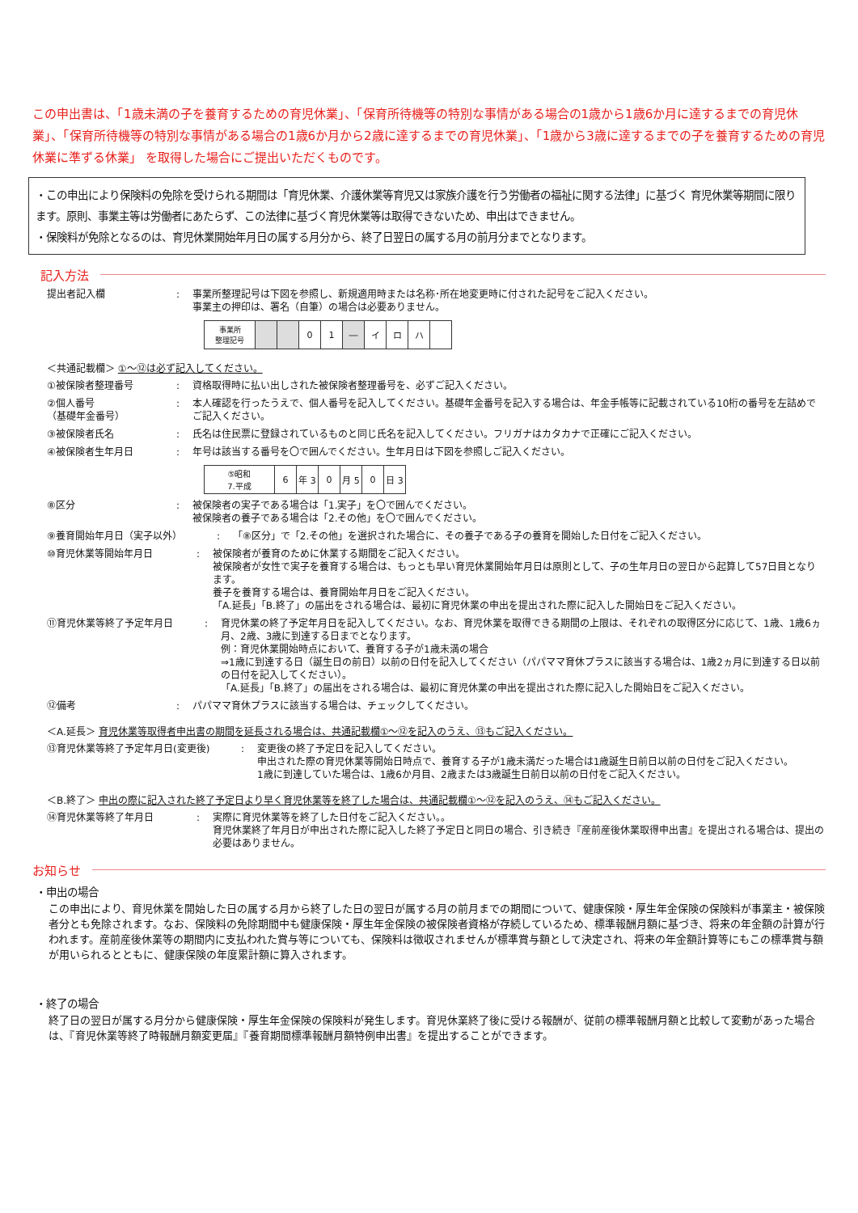この申出書は、「1歳未満の子を養育するための育児休業」、「保育所待機等の特別な事情がある場合の1歳から1歳6か月に達するまでの育児休業」、「保育所待機等の特別な事情がある場合の1歳6か月から2歳に達するまでの育児休業」、「1歳から3歳に達するまでの子を養育するための育児休業に準ずる休業」 を取得した場合にご提出いただくものです。
・この申出により保険料の免除を受けられる期間は「育児休業、介護休業等育児又は家族介護を行う労働者の福祉に関する法律」に基づく 育児休業等期間に限ります。原則、事業主等は労働者にあたらず、この法律に基づく育児休業等は取得できないため、申出はできません。
・保険料が免除となるのは、育児休業開始年月日の属する月分から、終了日翌日の属する月の前月分までとなります。
記入方法
提出者記入欄 : 事業所整理記号は下図を参照し、新規適用時または名称･所在地変更時に付された記号をご記入ください。
事業主の押印は、署名（自筆）の場合は必要ありません。
| 事業所 整理記号 | | | 0 | 1 | ― | イ | ロ | ハ | |
＜共通記載欄＞ ①～⑫は必ず記入してください。
①被保険者整理番号 : 資格取得時に払い出しされた被保険者整理番号を、必ずご記入ください。
②個人番号
（基礎年金番号）
: 本人確認を行ったうえで、個人番号を記入してください。基礎年金番号を記入する場合は、年金手帳等に記載されている10桁の番号を左詰めでご記入ください。
③被保険者氏名 : 氏名は住民票に登録されているものと同じ氏名を記入してください。フリガナはカタカナで正確にご記入ください。
④被保険者生年月日 : 年号は該当する番号を〇で囲んでください。生年月日は下図を参照しご記入ください。
| ⑤昭和 7.平成 | 6 | 年 3 | 0 | 月 5 | 0 | 日 3 |
⑧区分 : 被保険者の実子である場合は「1.実子」を〇で囲んでください。
被保険者の養子である場合は「2.その他」を〇で囲んでください。
⑨養育開始年月日（実子以外） : 「⑧区分」で「2.その他」を選択された場合に、その養子である子の養育を開始した日付をご記入ください。
⑩育児休業等開始年月日 : 被保険者が養育のために休業する期間をご記入ください。
被保険者が女性で実子を養育する場合は、もっとも早い育児休業開始年月日は原則として、子の生年月日の翌日から起算して57日目となります。
養子を養育する場合は、養育開始年月日をご記入ください。
「A.延長」「B.終了」の届出をされる場合は、最初に育児休業の申出を提出された際に記入した開始日をご記入ください。
⑪育児休業等終了予定年月日 : 育児休業の終了予定年月日を記入してください。なお、育児休業を取得できる期間の上限は、それぞれの取得区分に応じて、1歳、1歳6ヵ月、2歳、3歳に到達する日までとなります。
例：育児休業開始時点において、養育する子が1歳未満の場合
⇒1歳に到達する日（誕生日の前日）以前の日付を記入してください（パパママ育休プラスに該当する場合は、1歳2ヵ月に到達する日以前の日付を記入してください）。
「A.延長」「B.終了」の届出をされる場合は、最初に育児休業の申出を提出された際に記入した開始日をご記入ください。
⑫備考 : パパママ育休プラスに該当する場合は、チェックしてください。
＜A.延長＞ 育児休業等取得者申出書の期間を延長される場合は、共通記載欄①～⑫を記入のうえ、⑬もご記入ください。
⑬育児休業等終了予定年月日(変更後) : 変更後の終了予定日を記入してください。
申出された際の育児休業等開始日時点で、養育する子が1歳未満だった場合は1歳誕生日前日以前の日付をご記入ください。
1歳に到達していた場合は、1歳6か月目、2歳または3歳誕生日前日以前の日付をご記入ください。
＜B.終了＞ 申出の際に記入された終了予定日より早く育児休業等を終了した場合は、共通記載欄①～⑫を記入のうえ、⑭もご記入ください。
⑭育児休業等終了年月日 : 実際に育児休業等を終了した日付をご記入ください。。
育児休業終了年月日が申出された際に記入した終了予定日と同日の場合、引き続き『産前産後休業取得申出書』を提出される場合は、提出の必要はありません。
お知らせ
・申出の場合
この申出により、育児休業を開始した日の属する月から終了した日の翌日が属する月の前月までの期間について、健康保険・厚生年金保険の保険料が事業主・被保険者分とも免除されます。なお、保険料の免除期間中も健康保険・厚生年金保険の被保険者資格が存続しているため、標準報酬月額に基づき、将来の年金額の計算が行われます。産前産後休業等の期間内に支払われた賞与等についても、保険料は徴収されませんが標準賞与額として決定され、将来の年金額計算等にもこの標準賞与額が用いられるとともに、健康保険の年度累計額に算入されます。
・終了の場合
終了日の翌日が属する月分から健康保険・厚生年金保険の保険料が発生します。育児休業終了後に受ける報酬が、従前の標準報酬月額と比較して変動があった場合は、『育児休業等終了時報酬月額変更届』『養育期間標準報酬月額特例申出書』を提出することができます。